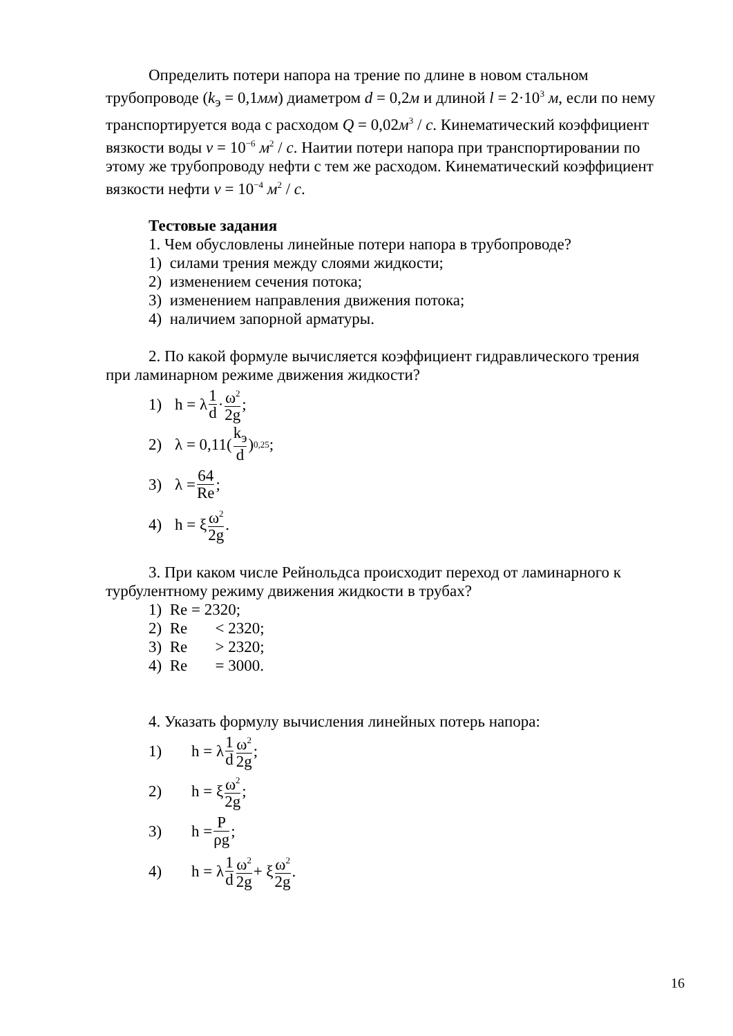Определить потери напора на трение по длине в новом стальном трубопроводе (k<sub>э</sub> = 0,1мм) диаметром d = 0,2м и длиной l = 2·10<sup>3</sup> м, если по нему транспортируется вода с расходом Q = 0,02м<sup>3</sup> / с. Кинематический коэффициент вязкости воды ν = 10<sup>−6</sup> м<sup>2</sup> / с. Наитии потери напора при транспортировании по этому же трубопроводу нефти с тем же расходом. Кинематический коэффициент вязкости нефти ν = 10<sup>−4</sup> м<sup>2</sup> / с.
Тестовые задания
1. Чем обусловлены линейные потери напора в трубопроводе?
1) силами трения между слоями жидкости;
2) изменением сечения потока;
3) изменением направления движения потока;
4) наличием запорной арматуры.
2. По какой формуле вычисляется коэффициент гидравлического трения при ламинарном режиме движения жидкости?
1) h = λ 1 d · ω<sup>2</sup> 2g;
2) λ = 0,11(k<sub>э</sub> d)<sup>0,25</sup>;
3) λ = 64 Re;
4) h = ξ ω<sup>2</sup> 2g.
3. При каком числе Рейнольдса происходит переход от ламинарного к турбулентному режиму движения жидкости в трубах?
1) Re = 2320;
2) Re < 2320;
3) Re > 2320;
4) Re = 3000.
4. Указать формулу вычисления линейных потерь напора:
1) h = λ 1 d ω<sup>2</sup> 2g;
2) h = ξ ω<sup>2</sup> 2g;
3) h = P ρg;
4) h = λ 1 d ω<sup>2</sup> 2g + ξ ω<sup>2</sup> 2g.
16